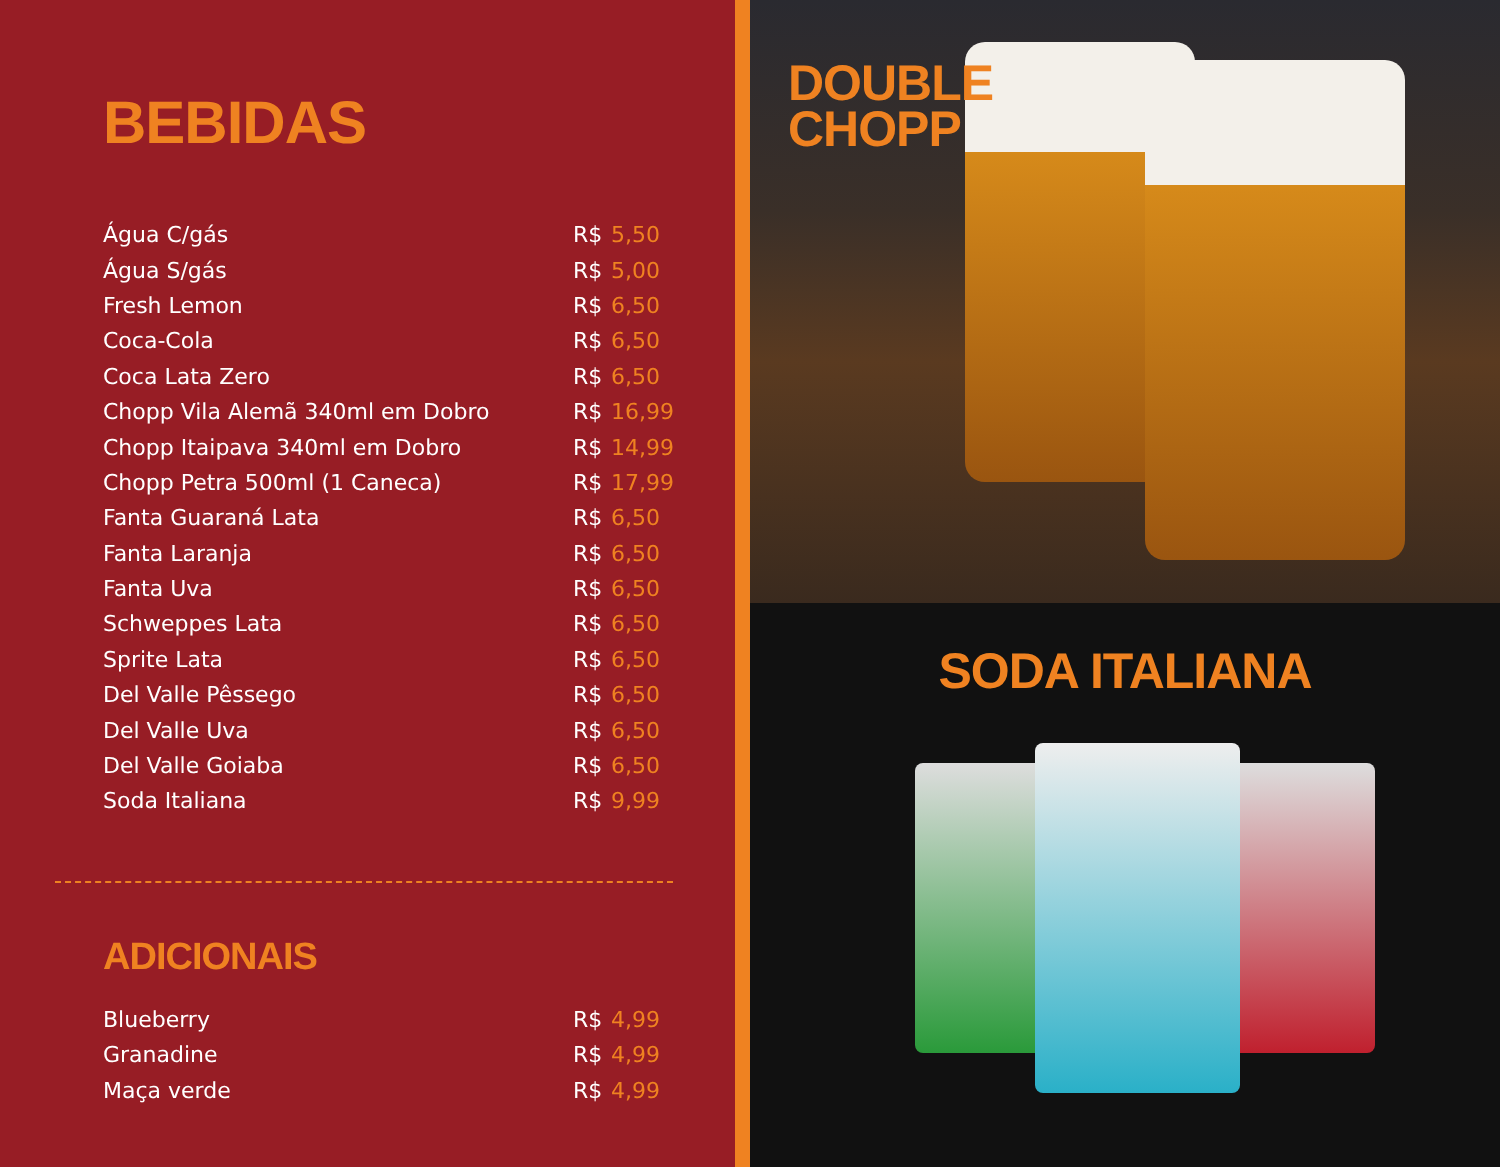BEBIDAS
| Água C/gás | R$ | 5,50 |
| Água S/gás | R$ | 5,00 |
| Fresh Lemon | R$ | 6,50 |
| Coca-Cola | R$ | 6,50 |
| Coca Lata Zero | R$ | 6,50 |
| Chopp Vila Alemã 340ml em Dobro | R$ | 16,99 |
| Chopp Itaipava 340ml em Dobro | R$ | 14,99 |
| Chopp Petra 500ml (1 Caneca) | R$ | 17,99 |
| Fanta Guaraná Lata | R$ | 6,50 |
| Fanta Laranja | R$ | 6,50 |
| Fanta Uva | R$ | 6,50 |
| Schweppes Lata | R$ | 6,50 |
| Sprite Lata | R$ | 6,50 |
| Del Valle Pêssego | R$ | 6,50 |
| Del Valle Uva | R$ | 6,50 |
| Del Valle Goiaba | R$ | 6,50 |
| Soda Italiana | R$ | 9,99 |
ADICIONAIS
| Blueberry | R$ | 4,99 |
| Granadine | R$ | 4,99 |
| Maça verde | R$ | 4,99 |
DOUBLE
CHOPP
SODA ITALIANA